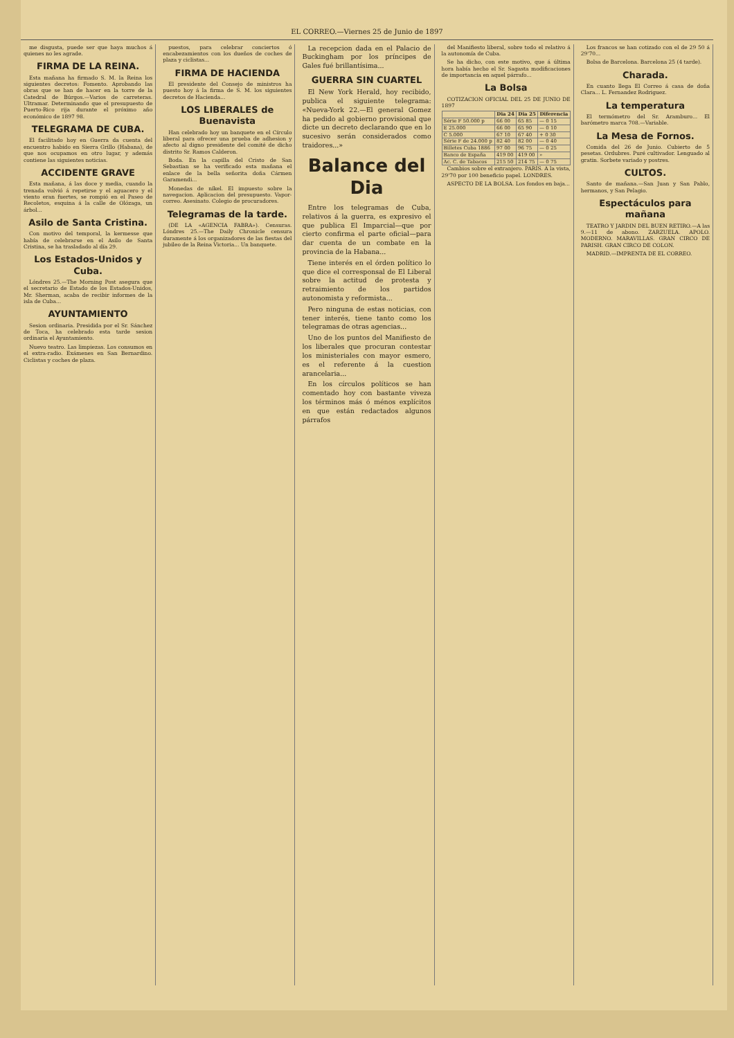EL CORREO.—Viernes 25 de Junio de 1897
me disgusta, puede ser que haya muchos á quienes no les agrade.
FIRMA DE LA REINA.
Esta mañana ha firmado S. M. la Reina los siguientes decretos: Fomento. Aprobando las obras que se han de hacer en la torre de la Catedral de Búrgos.—Varios de carreteras. Ultramar. Determinando que el presupuesto de Puerto-Rico rija durante el próximo año económico de 1897 98.
TELEGRAMA DE CUBA.
El facilitado hoy en Guerra da cuenta del encuentro habido en Sierra Grillo (Habana), de que nos ocupamos en otro lugar, y además contiene las siguientes noticias.
ACCIDENTE GRAVE
Esta mañana, á las doce y media, cuando la trenada volvió á repetirse y el aguacero y el viento eran fuertes, se rompió en el Paseo de Recoletos, esquina á la calle de Olózaga, un árbol...
Asilo de Santa Cristina.
Con motivo del temporal, la kermesse que había de celebrarse en el Asilo de Santa Cristina, se ha trasladado al día 29.
Los Estados-Unidos y Cuba.
Lóndres 25.—The Morning Post asegura que el secretario de Estado de los Estados-Unidos, Mr. Sherman, acaba de recibir informes de la isla de Cuba...
AYUNTAMIENTO
Sesion ordinaria. Presidida por el Sr. Sánchez de Toca, ha celebrado esta tarde sesion ordinaria el Ayuntamiento.
Nuevo teatro. Las limpiezas. Los consumos en el extra-radio. Exámenes en San Bernardino. Ciclistas y coches de plaza.
puestos, para celebrar conciertos ó encabezamientos con los dueños de coches de plaza y ciclistas...
FIRMA DE HACIENDA
El presidente del Consejo de ministros ha puesto hoy á la firma de S. M. los siguientes decretos de Hacienda...
LOS LIBERALES de Buenavista
Han celebrado hoy un banquete en el Círculo liberal para ofrecer una prueba de adhesion y afecto al digno presidente del comité de dicho distrito Sr. Ramos Calderon.
Boda. En la capilla del Cristo de San Sebastian se ha verificado esta mañana el enlace de la bella señorita doña Cármen Garamendi...
Monedas de níkel. El impuesto sobre la navegacion. Aplicacion del presupuesto. Vapor-correo. Asesinato. Colegio de procuradores.
Telegramas de la tarde.
(DE LA «AGENCIA FABRA»). Censuras. Lóndres 25.—The Daily Chronicle censura duramente á los organizadores de las fiestas del jubileo de la Reina Victoria... Un banquete.
La recepcion dada en el Palacio de Buckingham por los príncipes de Gales fué brillantísima...
GUERRA SIN CUARTEL
El New York Herald, hoy recibido, publica el siguiente telegrama: «Nueva-York 22.—El general Gomez ha pedido al gobierno provisional que dicte un decreto declarando que en lo sucesivo serán considerados como traidores...»
Balance del Dia
Entre los telegramas de Cuba, relativos á la guerra, es expresivo el que publica El Imparcial—que por cierto confirma el parte oficial—para dar cuenta de un combate en la provincia de la Habana...
Tiene interés en el órden político lo que dice el corresponsal de El Liberal sobre la actitud de protesta y retraimiento de los partidos autonomista y reformista...
Pero ninguna de estas noticias, con tener interés, tiene tanto como los telegramas de otras agencias...
Uno de los puntos del Manifiesto de los liberales que procuran contestar los ministeriales con mayor esmero, es el referente á la cuestion arancelaria...
En los círculos políticos se han comentado hoy con bastante viveza los términos más ó ménos explícitos en que están redactados algunos párrafos
del Manifiesto liberal, sobre todo el relativo á la autonomía de Cuba.
Se ha dicho, con este motivo, que á última hora había hecho el Sr. Sagasta modificaciones de importancia en aquel párrafo...
La Bolsa
COTIZACION OFICIAL DEL 25 DE JUNIO DE 1897
| | Dia 24 | Dia 25 | Diferencia |
| --- | --- | --- | --- |
| Série F 50.000 p | 66 00 | 65 85 | — 0 15 |
| E 25.000 | 66 00 | 65 90 | — 0 10 |
| C 5.000 | 67 10 | 67 40 | + 0 30 |
| Série F de 24.000 p | 82 40 | 82 00 | — 0 40 |
| Billetes Cuba 1886 | 97 00 | 96 75 | — 0 25 |
| Banco de España | 419 00 | 419 00 | » |
| Ac. C. de Tabacos | 215 50 | 214 75 | — 0 75 |
Cambios sobre el extranjero. PARIS. A la vista, 29'70 por 100 beneficio papel. LONDRES.
ASPECTO DE LA BOLSA. Los fondos en baja...
Los francos se han cotizado con el de 29 50 á 29'70...
Bolsa de Barcelona. Barcelona 25 (4 tarde).
Charada.
En cuanto llega El Correo á casa de doña Clara... L. Fernandez Rodriguez.
La temperatura
El termómetro del Sr. Aramburo... El barómetro marca 708.—Variable.
La Mesa de Fornos.
Comida del 26 de Junio. Cubierto de 5 pesetas. Ordubres. Puré cultivador. Lenguado al gratin. Sorbete variado y postres.
CULTOS.
Santo de mañana.—San Juan y San Pablo, hermanos, y San Pelagio.
Espectáculos para mañana
TEATRO Y JARDIN DEL BUEN RETIRO.—A las 9.—11 de abono. ZARZUELA. APOLO. MODERNO. MARAVILLAS. GRAN CIRCO DE PARISH. GRAN CIRCO DE COLON.
MADRID.—IMPRENTA DE EL CORREO.